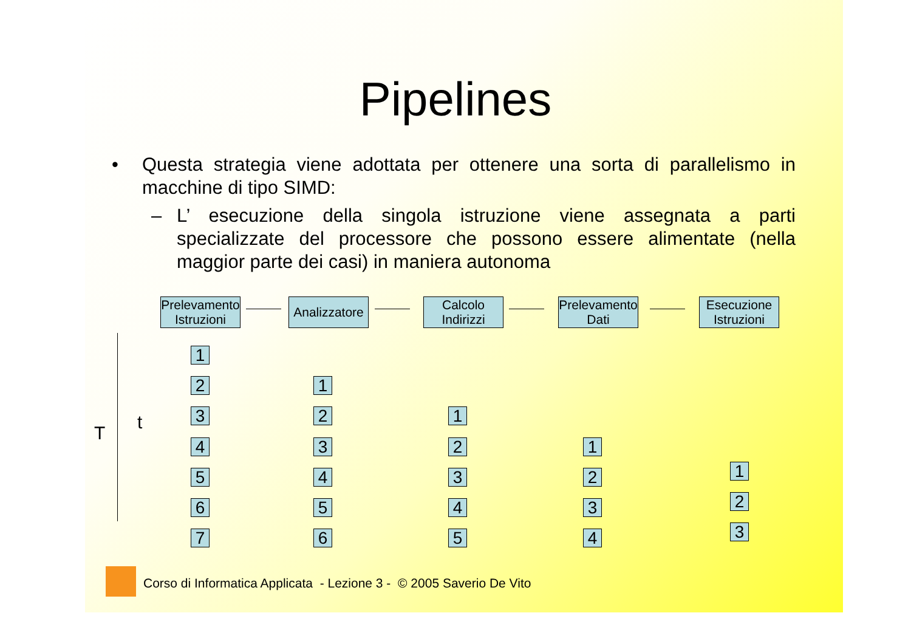Pipelines
• Questa strategia viene adottata per ottenere una sorta di parallelismo in macchine di tipo SIMD:
– L’ esecuzione della singola istruzione viene assegnata a parti specializzate del processore che possono essere alimentate (nella maggior parte dei casi) in maniera autonoma
Prelevamento Istruzioni
Analizzatore
Calcolo Indirizzi
Prelevamento Dati
Esecuzione Istruzioni
T
t
1
2
3
4
5
6
7
1
2
3
4
5
6
1
2
3
4
5
1
2
3
4
1
2
3
Corso di Informatica Applicata - Lezione 3 - © 2005 Saverio De Vito